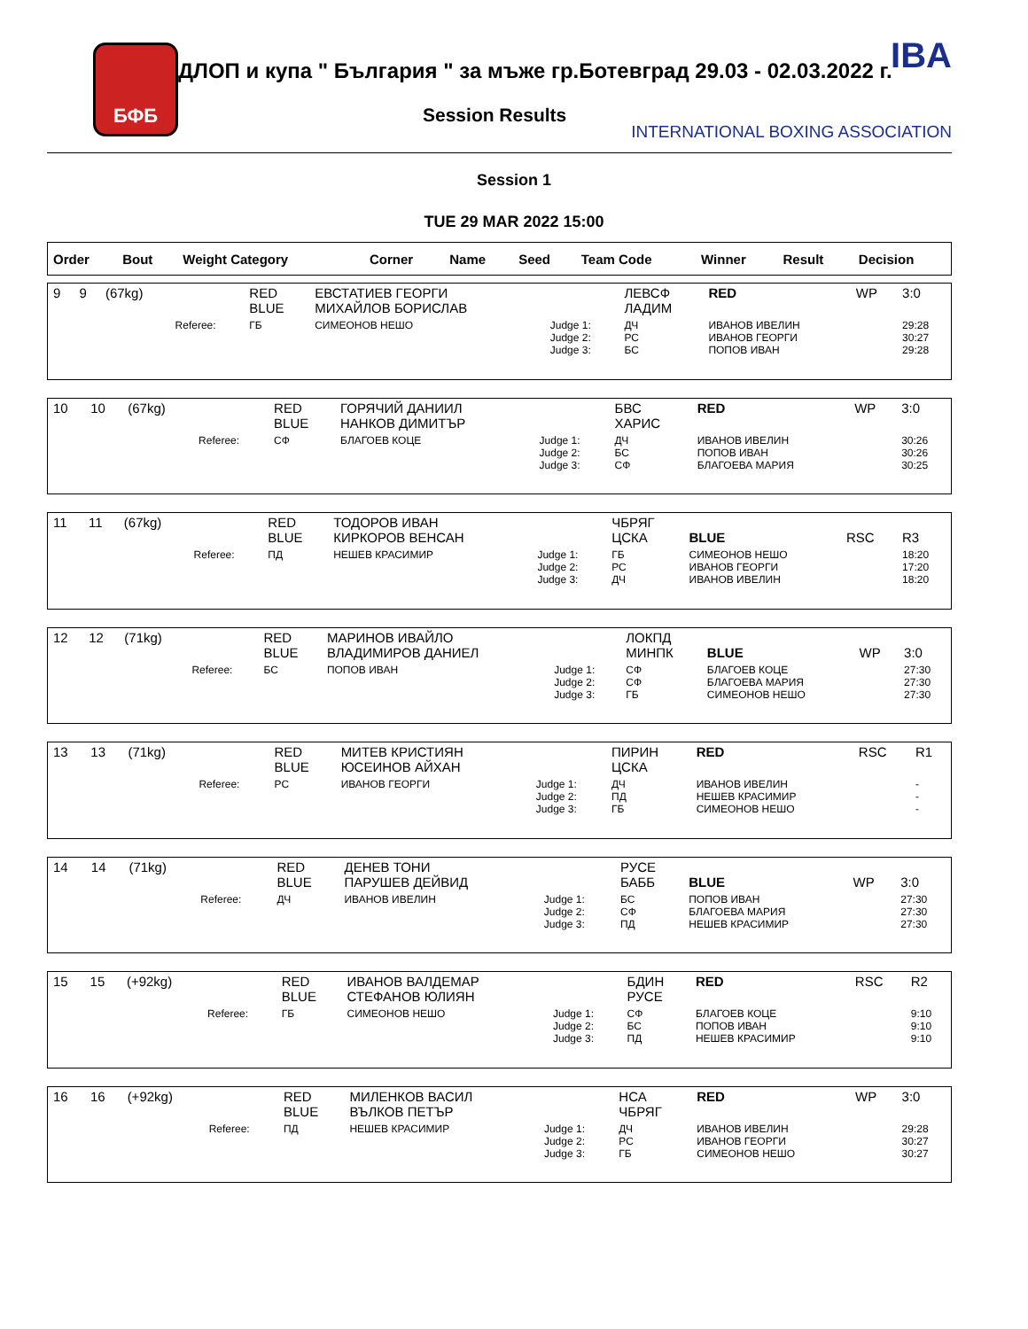БФБ
ДЛОП и купа " България " за мъже гр.Ботевград 29.03 - 02.03.2022 г.
Session Results
IBA
INTERNATIONAL BOXING ASSOCIATION
Session 1
TUE 29 MAR 2022 15:00
| Order | Bout | Weight Category | | Corner | Name | Seed | Team Code | Winner | Result | Decision |
| --- | --- | --- | --- | --- | --- | --- | --- | --- | --- | --- |
| 9 | 9 | (67kg) | | RED BLUE | ЕВСТАТИЕВ ГЕОРГИ МИХАЙЛОВ БОРИСЛАВ | | ЛЕВСФ ЛАДИМ | RED | WP | 3:0 |
| | | | Referee: | ГБ | СИМЕОНОВ НЕШО | Judge 1: Judge 2: Judge 3: | ДЧ РС БС | ИВАНОВ ИВЕЛИН ИВАНОВ ГЕОРГИ ПОПОВ ИВАН | | 29:28 30:27 29:28 |
| 10 | 10 | (67kg) | | RED BLUE | ГОРЯЧИЙ ДАНИИЛ НАНКОВ ДИМИТЪР | | БВС ХАРИС | RED | WP | 3:0 |
| | | | Referee: | СФ | БЛАГОЕВ КОЦЕ | Judge 1: Judge 2: Judge 3: | ДЧ БС СФ | ИВАНОВ ИВЕЛИН ПОПОВ ИВАН БЛАГОЕВА МАРИЯ | | 30:26 30:26 30:25 |
| 11 | 11 | (67kg) | | RED BLUE | ТОДОРОВ ИВАН КИРКОРОВ ВЕНСАН | | ЧБРЯГ ЦСКА | BLUE | RSC | R3 |
| | | | Referee: | ПД | НЕШЕВ КРАСИМИР | Judge 1: Judge 2: Judge 3: | ГБ РС ДЧ | СИМЕОНОВ НЕШО ИВАНОВ ГЕОРГИ ИВАНОВ ИВЕЛИН | | 18:20 17:20 18:20 |
| 12 | 12 | (71kg) | | RED BLUE | МАРИНОВ ИВАЙЛО ВЛАДИМИРОВ ДАНИЕЛ | | ЛОКПД МИНПК | BLUE | WP | 3:0 |
| | | | Referee: | БС | ПОПОВ ИВАН | Judge 1: Judge 2: Judge 3: | СФ СФ ГБ | БЛАГОЕВ КОЦЕ БЛАГОЕВА МАРИЯ СИМЕОНОВ НЕШО | | 27:30 27:30 27:30 |
| 13 | 13 | (71kg) | | RED BLUE | МИТЕВ КРИСТИЯН ЮСЕИНОВ АЙХАН | | ПИРИН ЦСКА | RED | RSC | R1 |
| | | | Referee: | РС | ИВАНОВ ГЕОРГИ | Judge 1: Judge 2: Judge 3: | ДЧ ПД ГБ | ИВАНОВ ИВЕЛИН НЕШЕВ КРАСИМИР СИМЕОНОВ НЕШО | | - - - |
| 14 | 14 | (71kg) | | RED BLUE | ДЕНЕВ ТОНИ ПАРУШЕВ ДЕЙВИД | | РУСЕ БАББ | BLUE | WP | 3:0 |
| | | | Referee: | ДЧ | ИВАНОВ ИВЕЛИН | Judge 1: Judge 2: Judge 3: | БС СФ ПД | ПОПОВ ИВАН БЛАГОЕВА МАРИЯ НЕШЕВ КРАСИМИР | | 27:30 27:30 27:30 |
| 15 | 15 | (+92kg) | | RED BLUE | ИВАНОВ ВАЛДЕМАР СТЕФАНОВ ЮЛИЯН | | БДИН РУСЕ | RED | RSC | R2 |
| | | | Referee: | ГБ | СИМЕОНОВ НЕШО | Judge 1: Judge 2: Judge 3: | СФ БС ПД | БЛАГОЕВ КОЦЕ ПОПОВ ИВАН НЕШЕВ КРАСИМИР | | 9:10 9:10 9:10 |
| 16 | 16 | (+92kg) | | RED BLUE | МИЛЕНКОВ ВАСИЛ ВЪЛКОВ ПЕТЪР | | НСА ЧБРЯГ | RED | WP | 3:0 |
| | | | Referee: | ПД | НЕШЕВ КРАСИМИР | Judge 1: Judge 2: Judge 3: | ДЧ РС ГБ | ИВАНОВ ИВЕЛИН ИВАНОВ ГЕОРГИ СИМЕОНОВ НЕШО | | 29:28 30:27 30:27 |